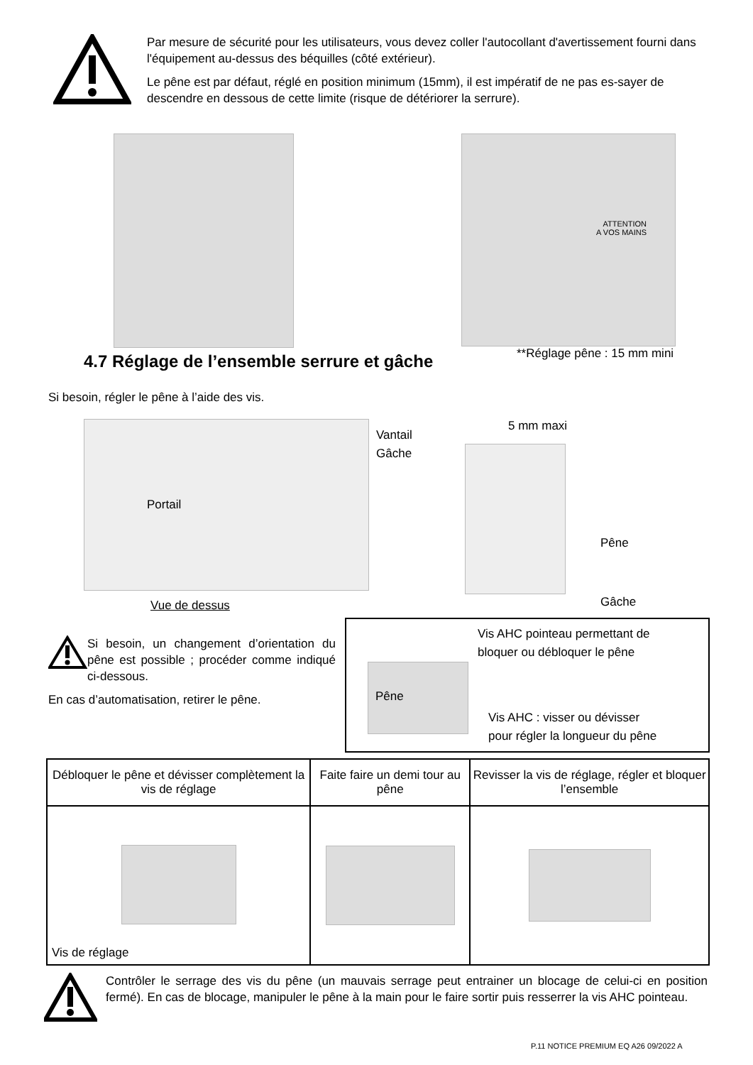Par mesure de sécurité pour les utilisateurs, vous devez coller l'autocollant d'avertissement fourni dans l'équipement au-dessus des béquilles (côté extérieur).
Le pêne est par défaut, réglé en position minimum (15mm), il est impératif de ne pas es-sayer de descendre en dessous de cette limite (risque de détériorer la serrure).
ATTENTION
A VOS MAINS
**Réglage pêne : 15 mm mini
4.7 Réglage de l’ensemble serrure et gâche
Si besoin, régler le pêne à l’aide des vis.
Portail
Vantail
Gâche
5 mm maxi
Pêne
Gâche
Vue de dessus
Si besoin, un changement d’orientation du pêne est possible ; procéder comme indiqué ci-dessous.
En cas d’automatisation, retirer le pêne.
Vis AHC pointeau permettant de
bloquer ou débloquer le pêne
Pêne
Vis AHC : visser ou dévisser
pour régler la longueur du pêne
| Débloquer le pêne et dévisser complètement la vis de réglage | Faite faire un demi tour au pêne | Revisser la vis de réglage, régler et bloquer l’ensemble |
| Vis de réglage | | |
Contrôler le serrage des vis du pêne (un mauvais serrage peut entrainer un blocage de celui-ci en position fermé). En cas de blocage, manipuler le pêne à la main pour le faire sortir puis resserrer la vis AHC pointeau.
P.11 NOTICE PREMIUM EQ A26 09/2022 A